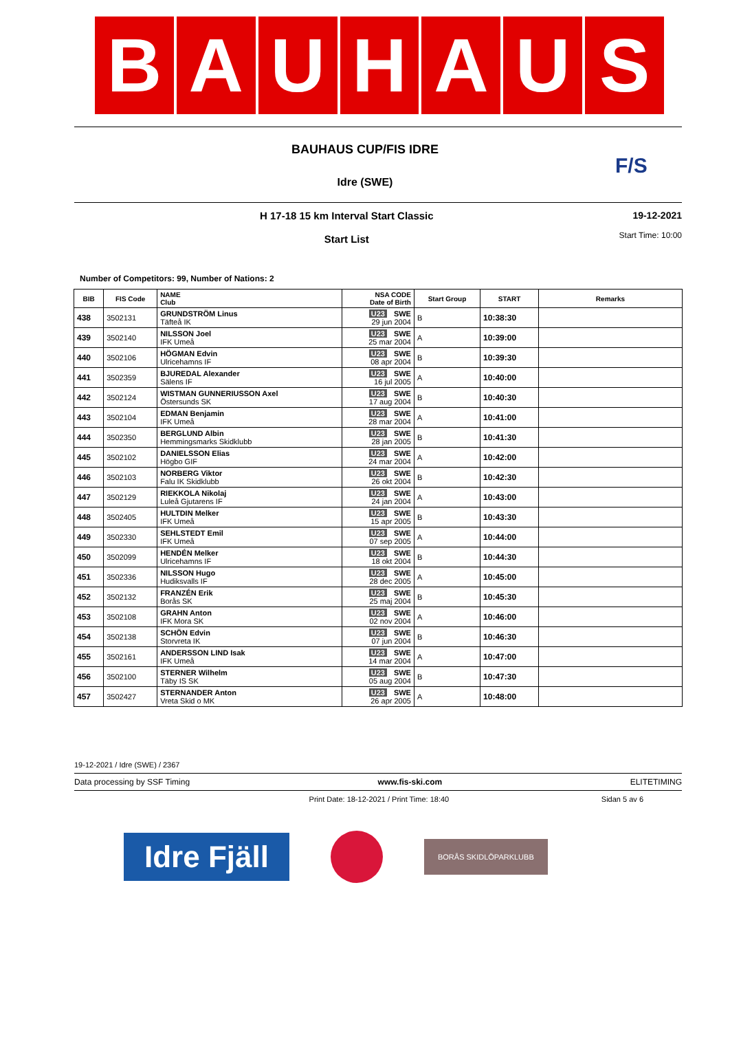B A U H A U S
BAUHAUS CUP/FIS IDRE
F/S
Idre (SWE)
H 17-18 15 km Interval Start Classic
Start List
19-12-2021
Start Time: 10:00
Number of Competitors: 99, Number of Nations: 2
| BIB | FIS Code | NAME Club | NSA CODE Date of Birth | Start Group | START | Remarks |
| --- | --- | --- | --- | --- | --- | --- |
| 438 | 3502131 | GRUNDSTRÖM Linus Täfteå IK | U23 SWE 29 jun 2004 | B | 10:38:30 | |
| 439 | 3502140 | NILSSON Joel IFK Umeå | U23 SWE 25 mar 2004 | A | 10:39:00 | |
| 440 | 3502106 | HÖGMAN Edvin Ulricehamns IF | U23 SWE 08 apr 2004 | B | 10:39:30 | |
| 441 | 3502359 | BJUREDAL Alexander Sälens IF | U23 SWE 16 jul 2005 | A | 10:40:00 | |
| 442 | 3502124 | WISTMAN GUNNERIUSSON Axel Östersunds SK | U23 SWE 17 aug 2004 | B | 10:40:30 | |
| 443 | 3502104 | EDMAN Benjamin IFK Umeå | U23 SWE 28 mar 2004 | A | 10:41:00 | |
| 444 | 3502350 | BERGLUND Albin Hemmingsmarks Skidklubb | U23 SWE 28 jan 2005 | B | 10:41:30 | |
| 445 | 3502102 | DANIELSSON Elias Högbo GIF | U23 SWE 24 mar 2004 | A | 10:42:00 | |
| 446 | 3502103 | NORBERG Viktor Falu IK Skidklubb | U23 SWE 26 okt 2004 | B | 10:42:30 | |
| 447 | 3502129 | RIEKKOLA Nikolaj Luleå Gjutarens IF | U23 SWE 24 jan 2004 | A | 10:43:00 | |
| 448 | 3502405 | HULTDIN Melker IFK Umeå | U23 SWE 15 apr 2005 | B | 10:43:30 | |
| 449 | 3502330 | SEHLSTEDT Emil IFK Umeå | U23 SWE 07 sep 2005 | A | 10:44:00 | |
| 450 | 3502099 | HENDÉN Melker Ulricehamns IF | U23 SWE 18 okt 2004 | B | 10:44:30 | |
| 451 | 3502336 | NILSSON Hugo Hudiksvalls IF | U23 SWE 28 dec 2005 | A | 10:45:00 | |
| 452 | 3502132 | FRANZÉN Erik Borås SK | U23 SWE 25 maj 2004 | B | 10:45:30 | |
| 453 | 3502108 | GRAHN Anton IFK Mora SK | U23 SWE 02 nov 2004 | A | 10:46:00 | |
| 454 | 3502138 | SCHÖN Edvin Storvreta IK | U23 SWE 07 jun 2004 | B | 10:46:30 | |
| 455 | 3502161 | ANDERSSON LIND Isak IFK Umeå | U23 SWE 14 mar 2004 | A | 10:47:00 | |
| 456 | 3502100 | STERNER Wilhelm Täby IS SK | U23 SWE 05 aug 2004 | B | 10:47:30 | |
| 457 | 3502427 | STERNANDER Anton Vreta Skid o MK | U23 SWE 26 apr 2005 | A | 10:48:00 | |
19-12-2021 / Idre (SWE) / 2367
Data processing by SSF Timing www.fis-ski.com ELITETIMING
Print Date: 18-12-2021 / Print Time: 18:40 Sidan 5 av 6
Idre Fjäll
BORÅS SKIDLÖPARKLUBB